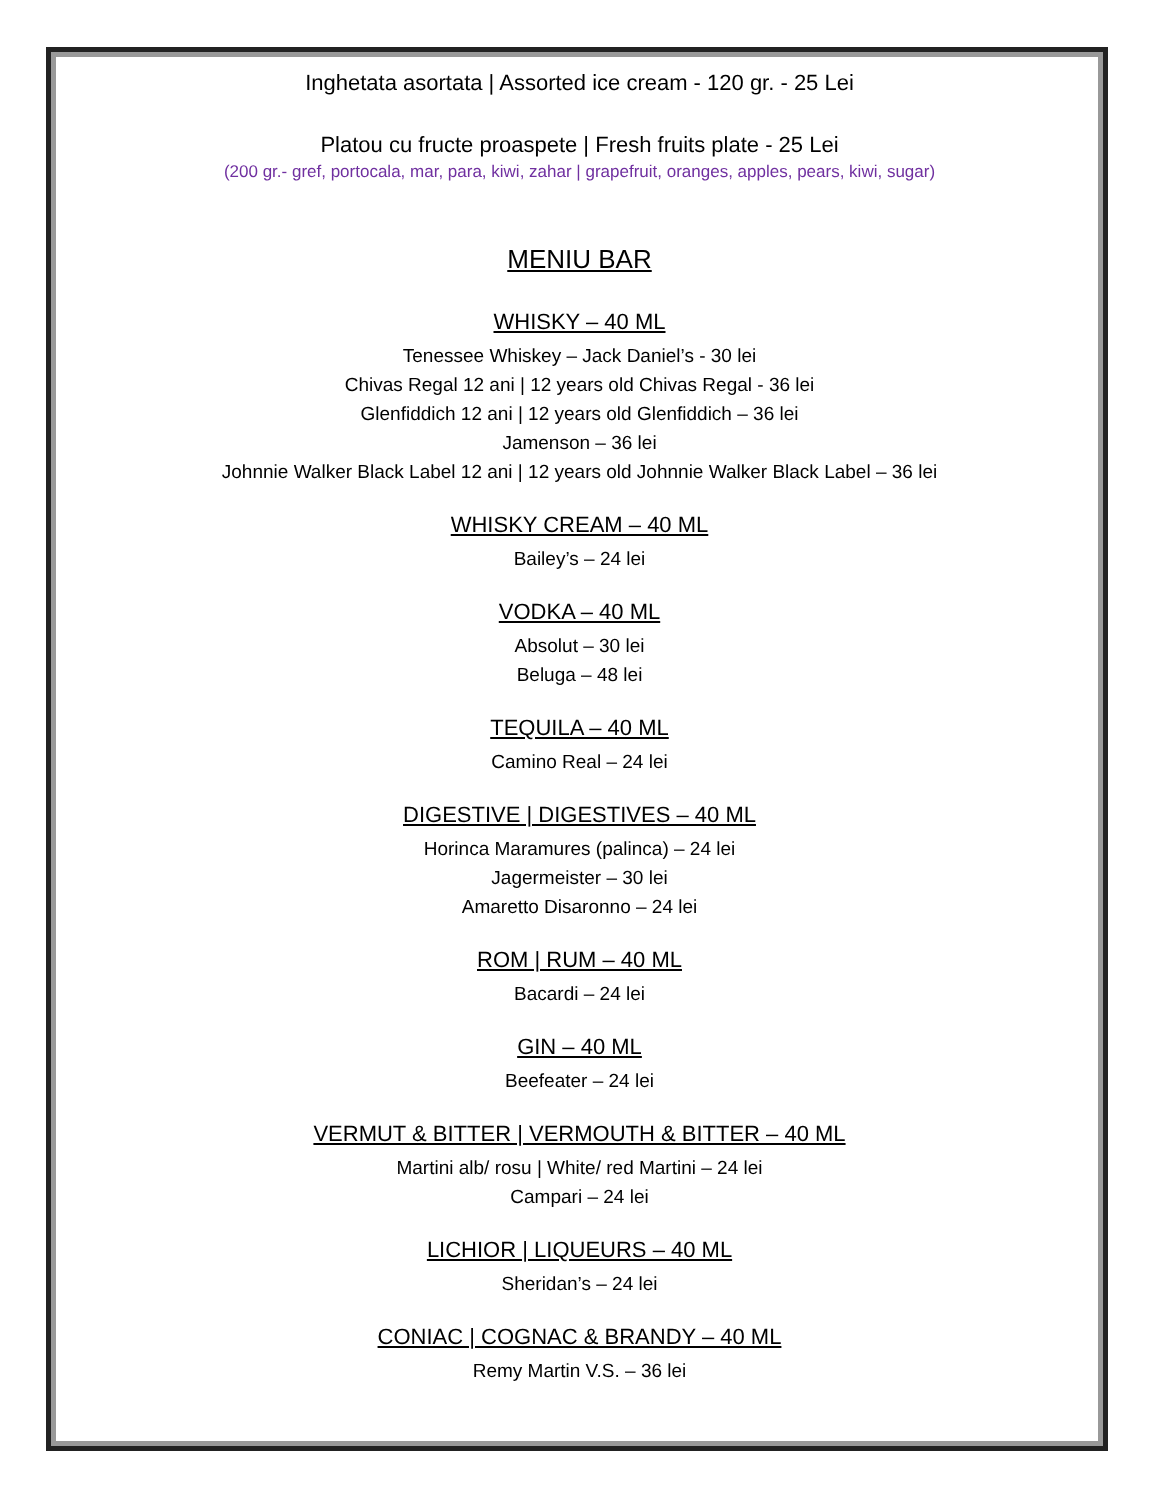Inghetata asortata | Assorted ice cream - 120 gr. - 25 Lei
Platou cu fructe proaspete | Fresh fruits plate - 25 Lei
(200 gr.- gref, portocala, mar, para, kiwi, zahar | grapefruit, oranges, apples, pears, kiwi, sugar)
MENIU BAR
WHISKY – 40 ML
Tenessee Whiskey – Jack Daniel’s - 30 lei
Chivas Regal 12 ani | 12 years old Chivas Regal - 36 lei
Glenfiddich 12 ani | 12 years old Glenfiddich – 36 lei
Jamenson – 36 lei
Johnnie Walker Black Label 12 ani | 12 years old Johnnie Walker Black Label – 36 lei
WHISKY CREAM – 40 ML
Bailey’s – 24 lei
VODKA – 40 ML
Absolut – 30 lei
Beluga – 48 lei
TEQUILA – 40 ML
Camino Real – 24 lei
DIGESTIVE | DIGESTIVES – 40 ML
Horinca Maramures (palinca) – 24 lei
Jagermeister – 30 lei
Amaretto Disaronno – 24 lei
ROM | RUM – 40 ML
Bacardi – 24 lei
GIN – 40 ML
Beefeater – 24 lei
VERMUT & BITTER | VERMOUTH & BITTER – 40 ML
Martini alb/ rosu | White/ red Martini – 24 lei
Campari – 24 lei
LICHIOR | LIQUEURS – 40 ML
Sheridan’s – 24 lei
CONIAC | COGNAC & BRANDY – 40 ML
Remy Martin V.S. – 36 lei